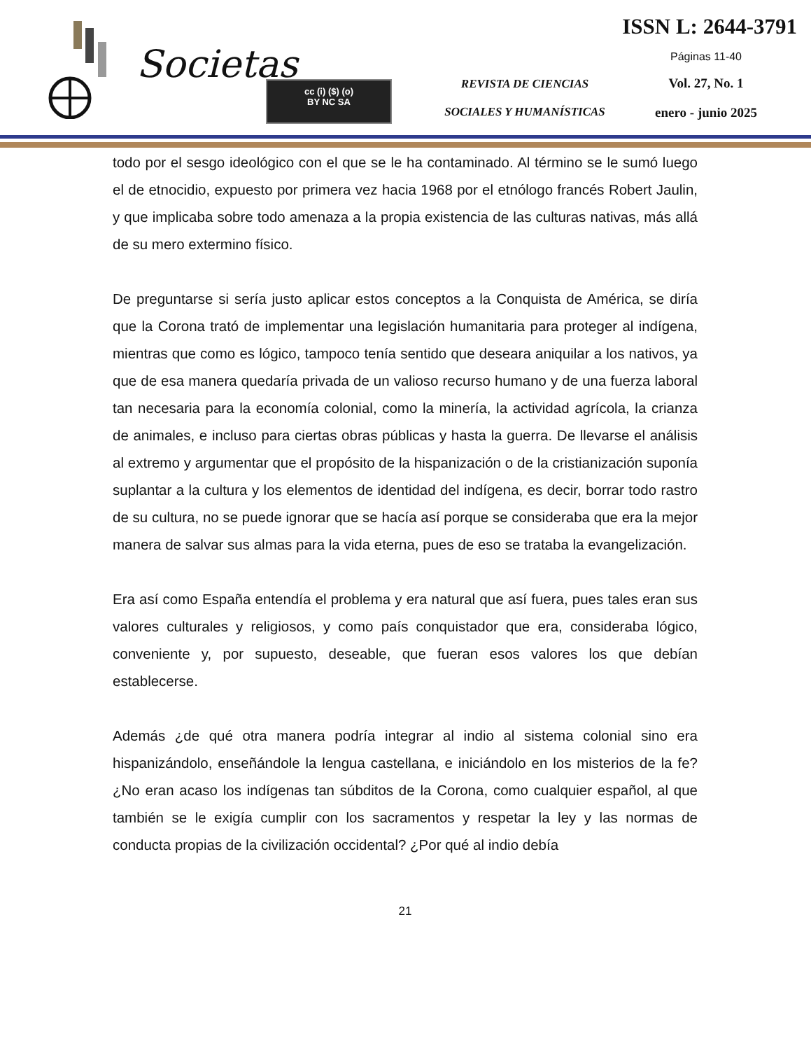Societas
cc (i) ($) (o)
BY NC SA
REVISTA DE CIENCIAS
SOCIALES Y HUMANÍSTICAS
ISSN L: 2644-3791
Páginas 11-40
Vol. 27, No. 1
enero - junio 2025
todo por el sesgo ideológico con el que se le ha contaminado. Al término se le sumó luego el de etnocidio, expuesto por primera vez hacia 1968 por el etnólogo francés Robert Jaulin, y que implicaba sobre todo amenaza a la propia existencia de las culturas nativas, más allá de su mero extermino físico.
De preguntarse si sería justo aplicar estos conceptos a la Conquista de América, se diría que la Corona trató de implementar una legislación humanitaria para proteger al indígena, mientras que como es lógico, tampoco tenía sentido que deseara aniquilar a los nativos, ya que de esa manera quedaría privada de un valioso recurso humano y de una fuerza laboral tan necesaria para la economía colonial, como la minería, la actividad agrícola, la crianza de animales, e incluso para ciertas obras públicas y hasta la guerra. De llevarse el análisis al extremo y argumentar que el propósito de la hispanización o de la cristianización suponía suplantar a la cultura y los elementos de identidad del indígena, es decir, borrar todo rastro de su cultura, no se puede ignorar que se hacía así porque se consideraba que era la mejor manera de salvar sus almas para la vida eterna, pues de eso se trataba la evangelización.
Era así como España entendía el problema y era natural que así fuera, pues tales eran sus valores culturales y religiosos, y como país conquistador que era, consideraba lógico, conveniente y, por supuesto, deseable, que fueran esos valores los que debían establecerse.
Además ¿de qué otra manera podría integrar al indio al sistema colonial sino era hispanizándolo, enseñándole la lengua castellana, e iniciándolo en los misterios de la fe? ¿No eran acaso los indígenas tan súbditos de la Corona, como cualquier español, al que también se le exigía cumplir con los sacramentos y respetar la ley y las normas de conducta propias de la civilización occidental? ¿Por qué al indio debía
21